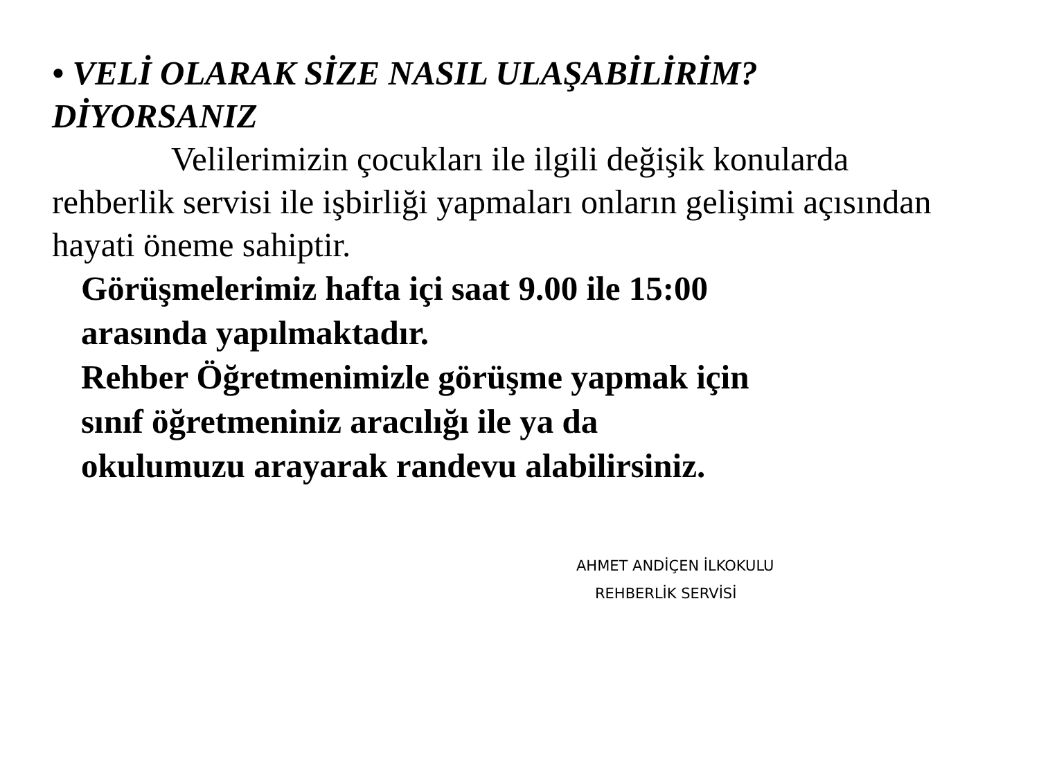• VELİ OLARAK SİZE NASIL ULAŞABİLİRİM? DİYORSANIZ
Velilerimizin çocukları ile ilgili değişik konularda rehberlik servisi ile işbirliği yapmaları onların gelişimi açısından hayati öneme sahiptir.
Görüşmelerimiz hafta içi saat 9.00 ile 15:00
arasında yapılmaktadır.
Rehber Öğretmenimizle görüşme yapmak için
sınıf öğretmeniniz aracılığı ile ya da
okulumuzu arayarak randevu alabilirsiniz.
AHMET ANDİÇEN İLKOKULU
REHBERLİK SERVİSİ